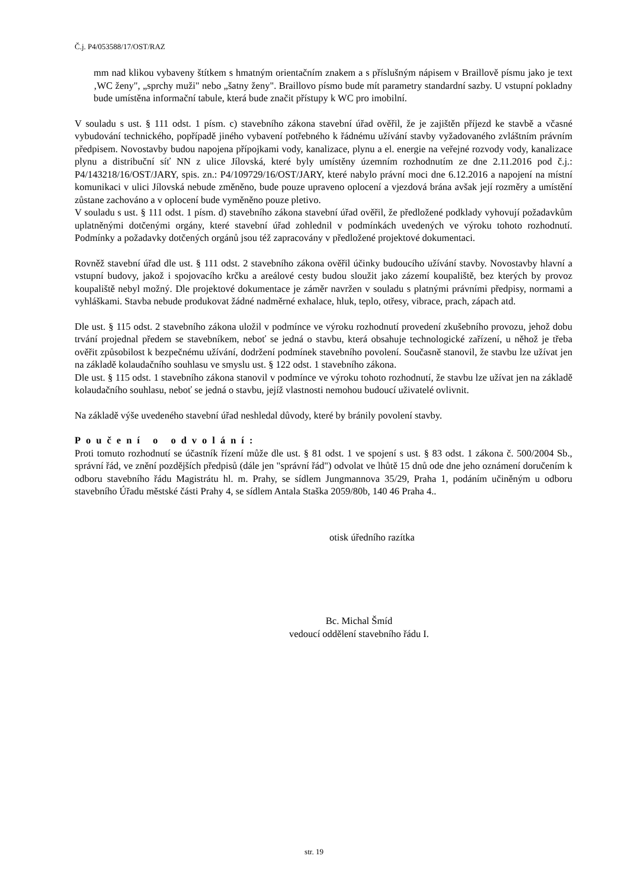Č.j. P4/053588/17/OST/RAZ
mm nad klikou vybaveny štítkem s hmatným orientačním znakem a s příslušným nápisem v Braillově písmu jako je text ‚WC ženy", „sprchy muži" nebo „šatny ženy". Braillovo písmo bude mít parametry standardní sazby. U vstupní pokladny bude umístěna informační tabule, která bude značit přístupy k WC pro imobilní.
V souladu s ust. § 111 odst. 1 písm. c) stavebního zákona stavební úřad ověřil, že je zajištěn příjezd ke stavbě a včasné vybudování technického, popřípadě jiného vybavení potřebného k řádnému užívání stavby vyžadovaného zvláštním právním předpisem. Novostavby budou napojena přípojkami vody, kanalizace, plynu a el. energie na veřejné rozvody vody, kanalizace plynu a distribuční síť NN z ulice Jílovská, které byly umístěny územním rozhodnutím ze dne 2.11.2016 pod č.j.: P4/143218/16/OST/JARY, spis. zn.: P4/109729/16/OST/JARY, které nabylo právní moci dne 6.12.2016 a napojení na místní komunikaci v ulici Jílovská nebude změněno, bude pouze upraveno oplocení a vjezdová brána avšak její rozměry a umístění zůstane zachováno a v oplocení bude vyměněno pouze pletivo.
V souladu s ust. § 111 odst. 1 písm. d) stavebního zákona stavební úřad ověřil, že předložené podklady vyhovují požadavkům uplatněnými dotčenými orgány, které stavební úřad zohlednil v podmínkách uvedených ve výroku tohoto rozhodnutí. Podmínky a požadavky dotčených orgánů jsou též zapracovány v předložené projektové dokumentaci.
Rovněž stavební úřad dle ust. § 111 odst. 2 stavebního zákona ověřil účinky budoucího užívání stavby. Novostavby hlavní a vstupní budovy, jakož i spojovacího krčku a areálové cesty budou sloužit jako zázemí koupaliště, bez kterých by provoz koupaliště nebyl možný. Dle projektové dokumentace je záměr navržen v souladu s platnými právními předpisy, normami a vyhláškami. Stavba nebude produkovat žádné nadměrné exhalace, hluk, teplo, otřesy, vibrace, prach, zápach atd.
Dle ust. § 115 odst. 2 stavebního zákona uložil v podmínce ve výroku rozhodnutí provedení zkušebního provozu, jehož dobu trvání projednal předem se stavebníkem, neboť se jedná o stavbu, která obsahuje technologické zařízení, u něhož je třeba ověřit způsobilost k bezpečnému užívání, dodržení podmínek stavebního povolení. Současně stanovil, že stavbu lze užívat jen na základě kolaudačního souhlasu ve smyslu ust. § 122 odst. 1 stavebního zákona.
Dle ust. § 115 odst. 1 stavebního zákona stanovil v podmínce ve výroku tohoto rozhodnutí, že stavbu lze užívat jen na základě kolaudačního souhlasu, neboť se jedná o stavbu, jejíž vlastnosti nemohou budoucí uživatelé ovlivnit.
Na základě výše uvedeného stavební úřad neshledal důvody, které by bránily povolení stavby.
Poučení o odvolání:
Proti tomuto rozhodnutí se účastník řízení může dle ust. § 81 odst. 1 ve spojení s ust. § 83 odst. 1 zákona č. 500/2004 Sb., správní řád, ve znění pozdějších předpisů (dále jen "správní řád") odvolat ve lhůtě 15 dnů ode dne jeho oznámení doručením k odboru stavebního řádu Magistrátu hl. m. Prahy, se sídlem Jungmannova 35/29, Praha 1, podáním učiněným u odboru stavebního Úřadu městské části Prahy 4, se sídlem Antala Staška 2059/80b, 140 46 Praha 4..
otisk úředního razítka
Bc. Michal Šmíd
vedoucí oddělení stavebního řádu I.
str. 19